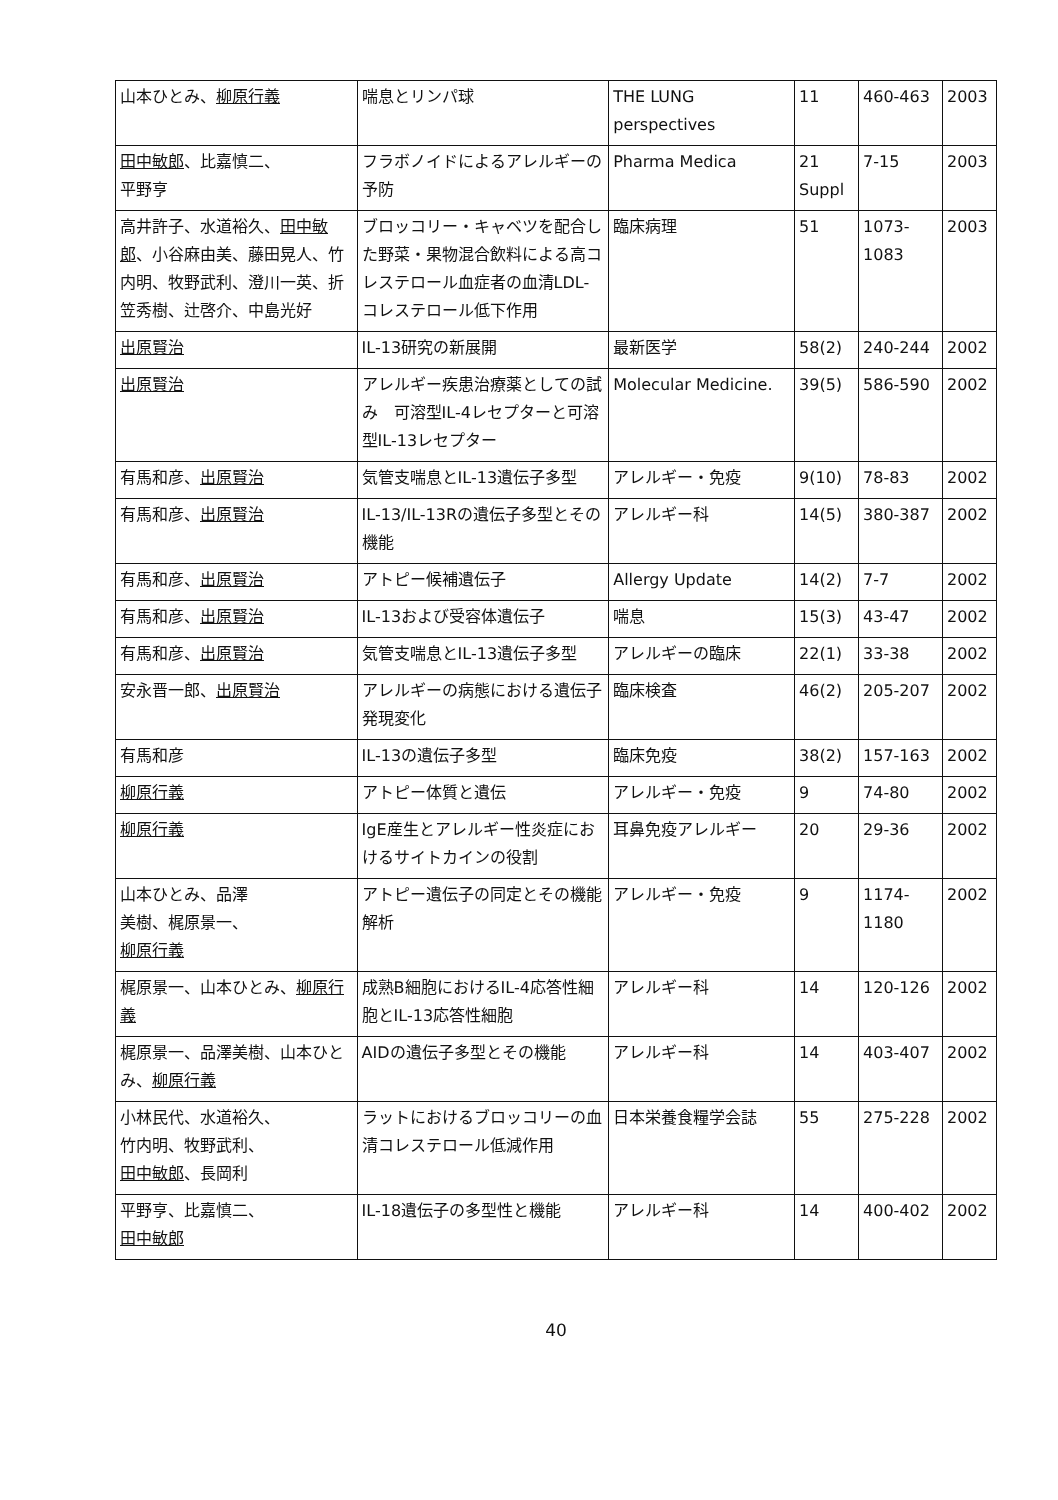| 山本ひとみ、 柳原行義 | 喘息とリンパ球 | THE LUNG perspectives | 11 | 460-463 | 2003 |
| 田中敏郎 、比嘉慎二、 平野亨 | フラボノイドによるアレルギーの予防 | Pharma Medica | 21 Suppl | 7-15 | 2003 |
| 高井許子、水道裕久、 田中敏郎 、小谷麻由美、藤田晃人、竹内明、牧野武利、澄川一英、折笠秀樹、辻啓介、中島光好 | ブロッコリー・キャベツを配合した野菜・果物混合飲料による高コレステロール血症者の血清LDL-コレステロール低下作用 | 臨床病理 | 51 | 1073-1083 | 2003 |
| 出原賢治 | IL-13研究の新展開 | 最新医学 | 58(2) | 240-244 | 2002 |
| 出原賢治 | アレルギー疾患治療薬としての試み 可溶型IL-4レセプターと可溶型IL-13レセプター | Molecular Medicine. | 39(5) | 586-590 | 2002 |
| 有馬和彦、 出原賢治 | 気管支喘息とIL-13遺伝子多型 | アレルギー・免疫 | 9(10) | 78-83 | 2002 |
| 有馬和彦、 出原賢治 | IL-13/IL-13Rの遺伝子多型とその機能 | アレルギー科 | 14(5) | 380-387 | 2002 |
| 有馬和彦、 出原賢治 | アトピー候補遺伝子 | Allergy Update | 14(2) | 7-7 | 2002 |
| 有馬和彦、 出原賢治 | IL-13および受容体遺伝子 | 喘息 | 15(3) | 43-47 | 2002 |
| 有馬和彦、 出原賢治 | 気管支喘息とIL-13遺伝子多型 | アレルギーの臨床 | 22(1) | 33-38 | 2002 |
| 安永晋一郎、 出原賢治 | アレルギーの病態における遺伝子発現変化 | 臨床検査 | 46(2) | 205-207 | 2002 |
| 有馬和彦 | IL-13の遺伝子多型 | 臨床免疫 | 38(2) | 157-163 | 2002 |
| 柳原行義 | アトピー体質と遺伝 | アレルギー・免疫 | 9 | 74-80 | 2002 |
| 柳原行義 | IgE産生とアレルギー性炎症におけるサイトカインの役割 | 耳鼻免疫アレルギー | 20 | 29-36 | 2002 |
| 山本ひとみ、品澤 美樹、梶原景一、 柳原行義 | アトピー遺伝子の同定とその機能解析 | アレルギー・免疫 | 9 | 1174-1180 | 2002 |
| 梶原景一、山本ひとみ、 柳原行義 | 成熟B細胞におけるIL-4応答性細胞とIL-13応答性細胞 | アレルギー科 | 14 | 120-126 | 2002 |
| 梶原景一、品澤美樹、山本ひとみ、 柳原行義 | AIDの遺伝子多型とその機能 | アレルギー科 | 14 | 403-407 | 2002 |
| 小林民代、水道裕久、 竹内明、牧野武利、 田中敏郎 、長岡利 | ラットにおけるブロッコリーの血清コレステロール低減作用 | 日本栄養食糧学会誌 | 55 | 275-228 | 2002 |
| 平野亨、比嘉慎二、 田中敏郎 | IL-18遺伝子の多型性と機能 | アレルギー科 | 14 | 400-402 | 2002 |
40